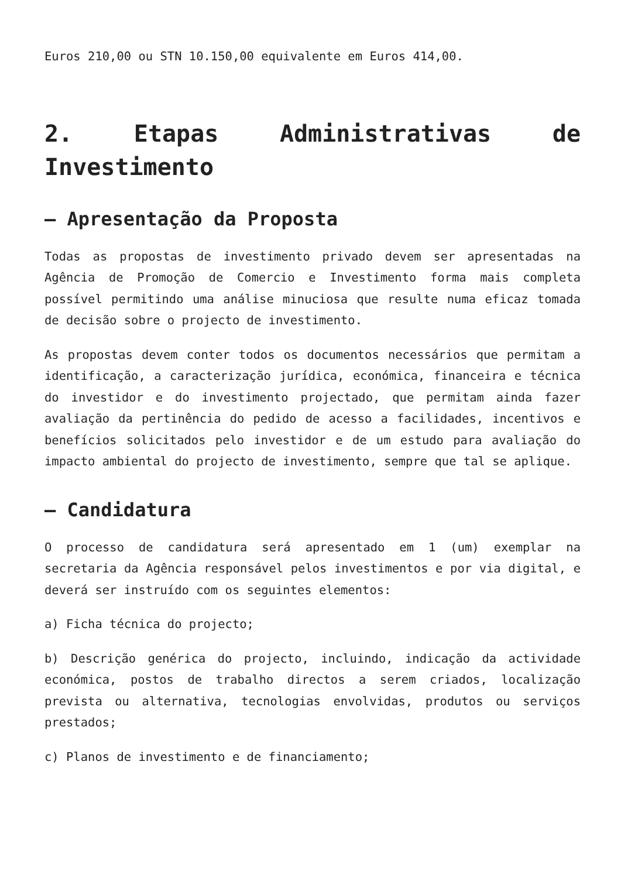Euros 210,00 ou STN 10.150,00 equivalente em Euros 414,00.
2. Etapas Administrativas de Investimento
– Apresentação da Proposta
Todas as propostas de investimento privado devem ser apresentadas na Agência de Promoção de Comercio e Investimento forma mais completa possível permitindo uma análise minuciosa que resulte numa eficaz tomada de decisão sobre o projecto de investimento.
As propostas devem conter todos os documentos necessários que permitam a identificação, a caracterização jurídica, económica, financeira e técnica do investidor e do investimento projectado, que permitam ainda fazer avaliação da pertinência do pedido de acesso a facilidades, incentivos e benefícios solicitados pelo investidor e de um estudo para avaliação do impacto ambiental do projecto de investimento, sempre que tal se aplique.
– Candidatura
O processo de candidatura será apresentado em 1 (um) exemplar na secretaria da Agência responsável pelos investimentos e por via digital, e deverá ser instruído com os seguintes elementos:
a) Ficha técnica do projecto;
b) Descrição genérica do projecto, incluindo, indicação da actividade económica, postos de trabalho directos a serem criados, localização prevista ou alternativa, tecnologias envolvidas, produtos ou serviços prestados;
c) Planos de investimento e de financiamento;